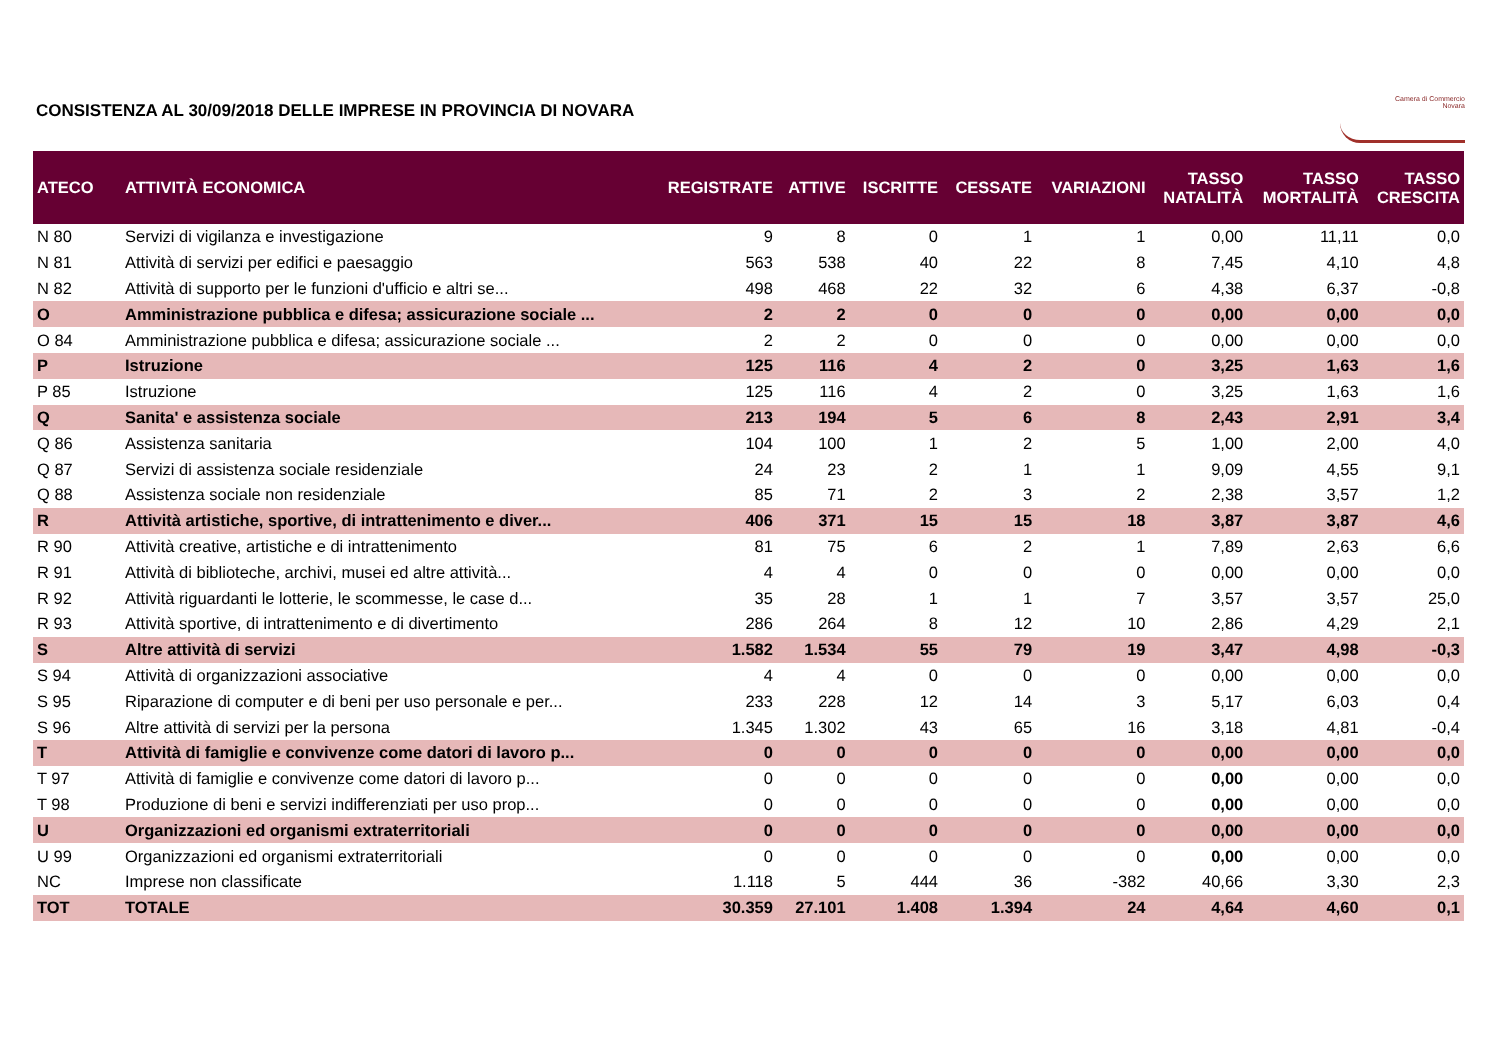CONSISTENZA AL 30/09/2018 DELLE IMPRESE IN PROVINCIA DI NOVARA
Camera di Commercio
Novara
| ATECO | ATTIVITÀ ECONOMICA | REGISTRATE | ATTIVE | ISCRITTE | CESSATE | VARIAZIONI | TASSO NATALITÀ | TASSO MORTALITÀ | TASSO CRESCITA |
| --- | --- | --- | --- | --- | --- | --- | --- | --- | --- |
| N 80 | Servizi di vigilanza e investigazione | 9 | 8 | 0 | 1 | 1 | 0,00 | 11,11 | 0,0 |
| N 81 | Attività di servizi per edifici e paesaggio | 563 | 538 | 40 | 22 | 8 | 7,45 | 4,10 | 4,8 |
| N 82 | Attività di supporto per le funzioni d'ufficio e altri se... | 498 | 468 | 22 | 32 | 6 | 4,38 | 6,37 | -0,8 |
| O | Amministrazione pubblica e difesa; assicurazione sociale ... | 2 | 2 | 0 | 0 | 0 | 0,00 | 0,00 | 0,0 |
| O 84 | Amministrazione pubblica e difesa; assicurazione sociale ... | 2 | 2 | 0 | 0 | 0 | 0,00 | 0,00 | 0,0 |
| P | Istruzione | 125 | 116 | 4 | 2 | 0 | 3,25 | 1,63 | 1,6 |
| P 85 | Istruzione | 125 | 116 | 4 | 2 | 0 | 3,25 | 1,63 | 1,6 |
| Q | Sanita' e assistenza sociale | 213 | 194 | 5 | 6 | 8 | 2,43 | 2,91 | 3,4 |
| Q 86 | Assistenza sanitaria | 104 | 100 | 1 | 2 | 5 | 1,00 | 2,00 | 4,0 |
| Q 87 | Servizi di assistenza sociale residenziale | 24 | 23 | 2 | 1 | 1 | 9,09 | 4,55 | 9,1 |
| Q 88 | Assistenza sociale non residenziale | 85 | 71 | 2 | 3 | 2 | 2,38 | 3,57 | 1,2 |
| R | Attività artistiche, sportive, di intrattenimento e diver... | 406 | 371 | 15 | 15 | 18 | 3,87 | 3,87 | 4,6 |
| R 90 | Attività creative, artistiche e di intrattenimento | 81 | 75 | 6 | 2 | 1 | 7,89 | 2,63 | 6,6 |
| R 91 | Attività di biblioteche, archivi, musei ed altre attività... | 4 | 4 | 0 | 0 | 0 | 0,00 | 0,00 | 0,0 |
| R 92 | Attività riguardanti le lotterie, le scommesse, le case d... | 35 | 28 | 1 | 1 | 7 | 3,57 | 3,57 | 25,0 |
| R 93 | Attività sportive, di intrattenimento e di divertimento | 286 | 264 | 8 | 12 | 10 | 2,86 | 4,29 | 2,1 |
| S | Altre attività di servizi | 1.582 | 1.534 | 55 | 79 | 19 | 3,47 | 4,98 | -0,3 |
| S 94 | Attività di organizzazioni associative | 4 | 4 | 0 | 0 | 0 | 0,00 | 0,00 | 0,0 |
| S 95 | Riparazione di computer e di beni per uso personale e per... | 233 | 228 | 12 | 14 | 3 | 5,17 | 6,03 | 0,4 |
| S 96 | Altre attività di servizi per la persona | 1.345 | 1.302 | 43 | 65 | 16 | 3,18 | 4,81 | -0,4 |
| T | Attività di famiglie e convivenze come datori di lavoro p... | 0 | 0 | 0 | 0 | 0 | 0,00 | 0,00 | 0,0 |
| T 97 | Attività di famiglie e convivenze come datori di lavoro p... | 0 | 0 | 0 | 0 | 0 | 0,00 | 0,00 | 0,0 |
| T 98 | Produzione di beni e servizi indifferenziati per uso prop... | 0 | 0 | 0 | 0 | 0 | 0,00 | 0,00 | 0,0 |
| U | Organizzazioni ed organismi extraterritoriali | 0 | 0 | 0 | 0 | 0 | 0,00 | 0,00 | 0,0 |
| U 99 | Organizzazioni ed organismi extraterritoriali | 0 | 0 | 0 | 0 | 0 | 0,00 | 0,00 | 0,0 |
| NC | Imprese non classificate | 1.118 | 5 | 444 | 36 | -382 | 40,66 | 3,30 | 2,3 |
| TOT | TOTALE | 30.359 | 27.101 | 1.408 | 1.394 | 24 | 4,64 | 4,60 | 0,1 |